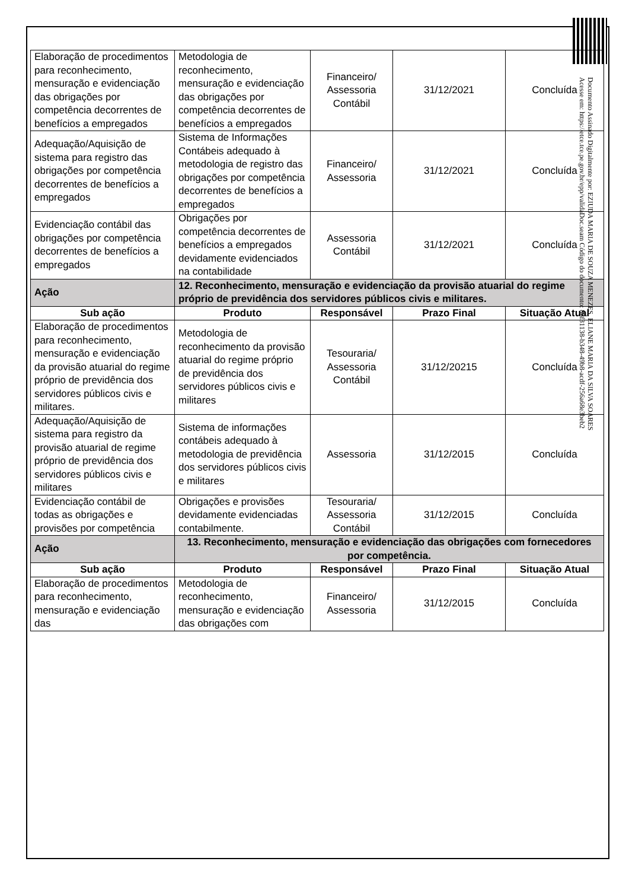| Elaboração de procedimentos para reconhecimento, mensuração e evidenciação das obrigações por competência decorrentes de benefícios a empregados | Metodologia de reconhecimento, mensuração e evidenciação das obrigações por competência decorrentes de benefícios a empregados | Financeiro/ Assessoria Contábil | 31/12/2021 | Concluída |
| Adequação/Aquisição de sistema para registro das obrigações por competência decorrentes de benefícios a empregados | Sistema de Informações Contábeis adequado à metodologia de registro das obrigações por competência decorrentes de benefícios a empregados | Financeiro/ Assessoria | 31/12/2021 | Concluída |
| Evidenciação contábil das obrigações por competência decorrentes de benefícios a empregados | Obrigações por competência decorrentes de benefícios a empregados devidamente evidenciados na contabilidade | Assessoria Contábil | 31/12/2021 | Concluída |
| Ação | 12. Reconhecimento, mensuração e evidenciação da provisão atuarial do regime próprio de previdência dos servidores públicos civis e militares. | | | |
| Sub ação | Produto | Responsável | Prazo Final | Situação Atual |
| Elaboração de procedimentos para reconhecimento, mensuração e evidenciação da provisão atuarial do regime próprio de previdência dos servidores públicos civis e militares. | Metodologia de reconhecimento da provisão atuarial do regime próprio de previdência dos servidores públicos civis e militares | Tesouraria/ Assessoria Contábil | 31/12/20215 | Concluída |
| Adequação/Aquisição de sistema para registro da provisão atuarial de regime próprio de previdência dos servidores públicos civis e militares | Sistema de informações contábeis adequado à metodologia de previdência dos servidores públicos civis e militares | Assessoria | 31/12/2015 | Concluída |
| Evidenciação contábil de todas as obrigações e provisões por competência | Obrigações e provisões devidamente evidenciadas contabilmente. | Tesouraria/ Assessoria Contábil | 31/12/2015 | Concluída |
| Ação | 13. Reconhecimento, mensuração e evidenciação das obrigações com fornecedores por competência. | | | |
| Sub ação | Produto | Responsável | Prazo Final | Situação Atual |
| Elaboração de procedimentos para reconhecimento, mensuração e evidenciação das | Metodologia de reconhecimento, mensuração e evidenciação das obrigações com | Financeiro/ Assessoria | 31/12/2015 | Concluída |
Documento Assinado Digitalmente por: EZIUDA MARIA DE SOUZA MENEZES, ELIANE MARIA DA SILVA SOARES
Acesse em: https://etce.tce.pe.gov.br/epp/validaDoc.seam Código do documento: 86f31138-b348-49b8-acdf-256a68e3beb2